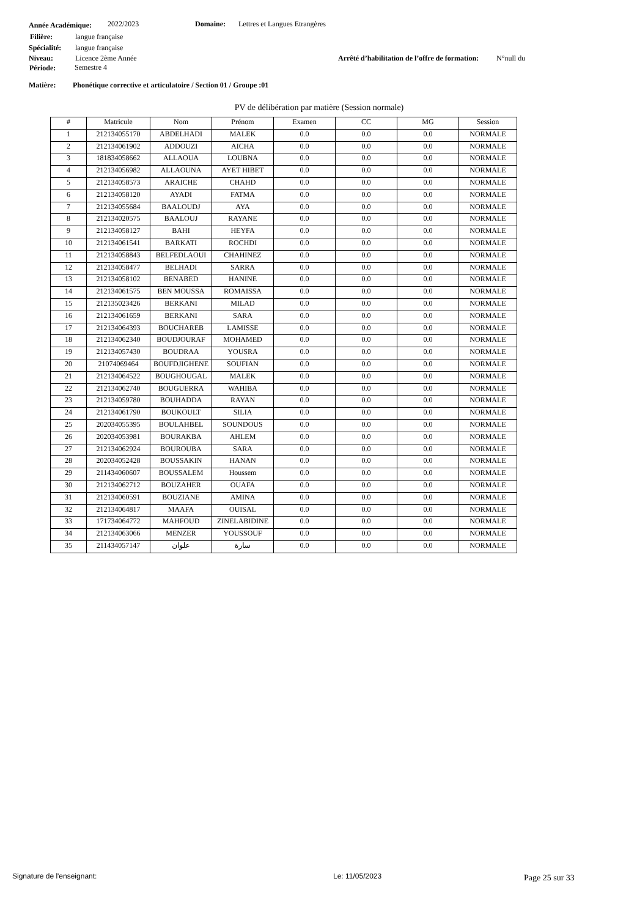Année Académique: 2022/2023 Domaine: Lettres et Langues Etrangères
Filière: langue française
Spécialité: langue française
Niveau: Licence 2ème Année Arrêté d’habilitation de l’offre de formation: N°null du
Période: Semestre 4
Matière: Phonétique corrective et articulatoire / Section 01 / Groupe :01
PV de délibération par matière (Session normale)
| # | Matricule | Nom | Prénom | Examen | CC | MG | Session |
| --- | --- | --- | --- | --- | --- | --- | --- |
| 1 | 212134055170 | ABDELHADI | MALEK | 0.0 | 0.0 | 0.0 | NORMALE |
| 2 | 212134061902 | ADDOUZI | AICHA | 0.0 | 0.0 | 0.0 | NORMALE |
| 3 | 181834058662 | ALLAOUA | LOUBNA | 0.0 | 0.0 | 0.0 | NORMALE |
| 4 | 212134056982 | ALLAOUNA | AYET HIBET | 0.0 | 0.0 | 0.0 | NORMALE |
| 5 | 212134058573 | ARAICHE | CHAHD | 0.0 | 0.0 | 0.0 | NORMALE |
| 6 | 212134058120 | AYADI | FATMA | 0.0 | 0.0 | 0.0 | NORMALE |
| 7 | 212134055684 | BAALOUDJ | AYA | 0.0 | 0.0 | 0.0 | NORMALE |
| 8 | 212134020575 | BAALOUJ | RAYANE | 0.0 | 0.0 | 0.0 | NORMALE |
| 9 | 212134058127 | BAHI | HEYFA | 0.0 | 0.0 | 0.0 | NORMALE |
| 10 | 212134061541 | BARKATI | ROCHDI | 0.0 | 0.0 | 0.0 | NORMALE |
| 11 | 212134058843 | BELFEDLAOUI | CHAHINEZ | 0.0 | 0.0 | 0.0 | NORMALE |
| 12 | 212134058477 | BELHADI | SARRA | 0.0 | 0.0 | 0.0 | NORMALE |
| 13 | 212134058102 | BENABED | HANINE | 0.0 | 0.0 | 0.0 | NORMALE |
| 14 | 212134061575 | BEN MOUSSA | ROMAISSA | 0.0 | 0.0 | 0.0 | NORMALE |
| 15 | 212135023426 | BERKANI | MILAD | 0.0 | 0.0 | 0.0 | NORMALE |
| 16 | 212134061659 | BERKANI | SARA | 0.0 | 0.0 | 0.0 | NORMALE |
| 17 | 212134064393 | BOUCHAREB | LAMISSE | 0.0 | 0.0 | 0.0 | NORMALE |
| 18 | 212134062340 | BOUDJOURAF | MOHAMED | 0.0 | 0.0 | 0.0 | NORMALE |
| 19 | 212134057430 | BOUDRAA | YOUSRA | 0.0 | 0.0 | 0.0 | NORMALE |
| 20 | 21074069464 | BOUFDJIGHENE | SOUFIAN | 0.0 | 0.0 | 0.0 | NORMALE |
| 21 | 212134064522 | BOUGHOUGAL | MALEK | 0.0 | 0.0 | 0.0 | NORMALE |
| 22 | 212134062740 | BOUGUERRA | WAHIBA | 0.0 | 0.0 | 0.0 | NORMALE |
| 23 | 212134059780 | BOUHADDA | RAYAN | 0.0 | 0.0 | 0.0 | NORMALE |
| 24 | 212134061790 | BOUKOULT | SILIA | 0.0 | 0.0 | 0.0 | NORMALE |
| 25 | 202034055395 | BOULAHBEL | SOUNDOUS | 0.0 | 0.0 | 0.0 | NORMALE |
| 26 | 202034053981 | BOURAKBA | AHLEM | 0.0 | 0.0 | 0.0 | NORMALE |
| 27 | 212134062924 | BOUROUBA | SARA | 0.0 | 0.0 | 0.0 | NORMALE |
| 28 | 202034052428 | BOUSSAKIN | HANAN | 0.0 | 0.0 | 0.0 | NORMALE |
| 29 | 211434060607 | BOUSSALEM | Houssem | 0.0 | 0.0 | 0.0 | NORMALE |
| 30 | 212134062712 | BOUZAHER | OUAFA | 0.0 | 0.0 | 0.0 | NORMALE |
| 31 | 212134060591 | BOUZIANE | AMINA | 0.0 | 0.0 | 0.0 | NORMALE |
| 32 | 212134064817 | MAAFA | OUISAL | 0.0 | 0.0 | 0.0 | NORMALE |
| 33 | 171734064772 | MAHFOUD | ZINELABIDINE | 0.0 | 0.0 | 0.0 | NORMALE |
| 34 | 212134063066 | MENZER | YOUSSOUF | 0.0 | 0.0 | 0.0 | NORMALE |
| 35 | 211434057147 | علوان | سارة | 0.0 | 0.0 | 0.0 | NORMALE |
Signature de l'enseignant: Le: 11/05/2023 Page 25 sur 33